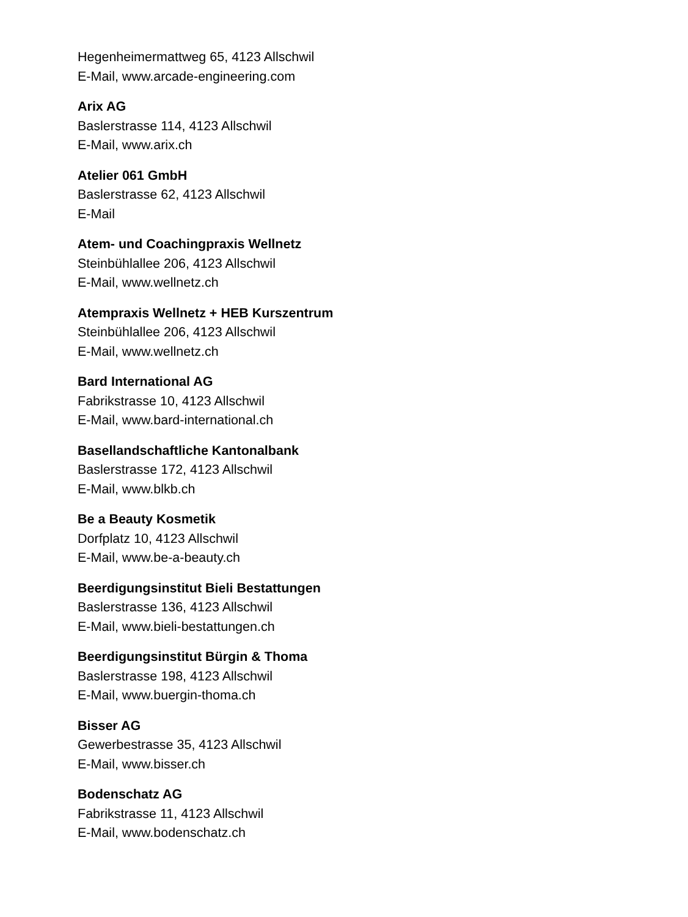Hegenheimermattweg 65, 4123 Allschwil
E-Mail, www.arcade-engineering.com
Arix AG
Baslerstrasse 114, 4123 Allschwil
E-Mail, www.arix.ch
Atelier 061 GmbH
Baslerstrasse 62, 4123 Allschwil
E-Mail
Atem- und Coachingpraxis Wellnetz
Steinbühlallee 206, 4123 Allschwil
E-Mail, www.wellnetz.ch
Atempraxis Wellnetz + HEB Kurszentrum
Steinbühlallee 206, 4123 Allschwil
E-Mail, www.wellnetz.ch
Bard International AG
Fabrikstrasse 10, 4123 Allschwil
E-Mail, www.bard-international.ch
Basellandschaftliche Kantonalbank
Baslerstrasse 172, 4123 Allschwil
E-Mail, www.blkb.ch
Be a Beauty Kosmetik
Dorfplatz 10, 4123 Allschwil
E-Mail, www.be-a-beauty.ch
Beerdigungsinstitut Bieli Bestattungen
Baslerstrasse 136, 4123 Allschwil
E-Mail, www.bieli-bestattungen.ch
Beerdigungsinstitut Bürgin & Thoma
Baslerstrasse 198, 4123 Allschwil
E-Mail, www.buergin-thoma.ch
Bisser AG
Gewerbestrasse 35, 4123 Allschwil
E-Mail, www.bisser.ch
Bodenschatz AG
Fabrikstrasse 11, 4123 Allschwil
E-Mail, www.bodenschatz.ch